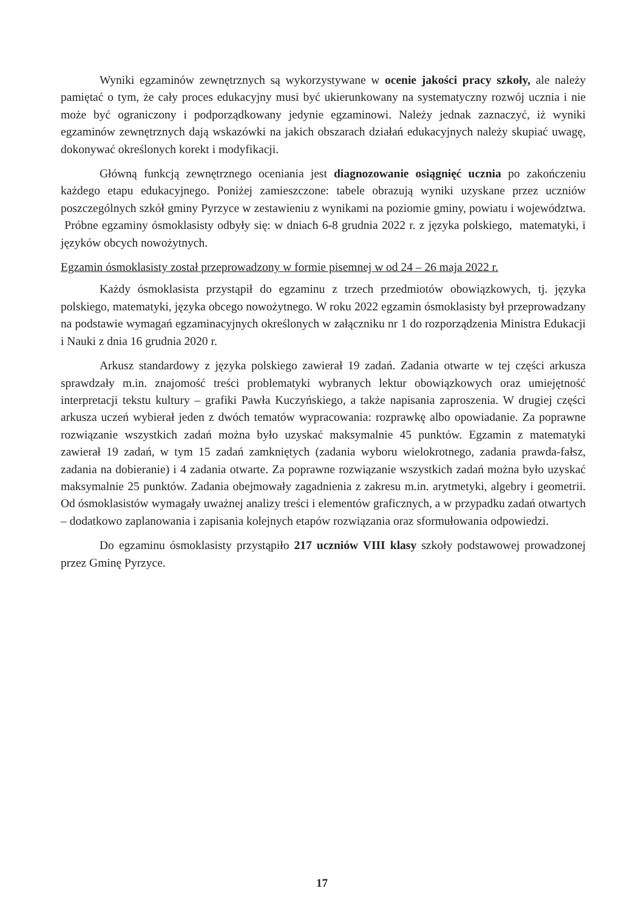Wyniki egzaminów zewnętrznych są wykorzystywane w ocenie jakości pracy szkoły, ale należy pamiętać o tym, że cały proces edukacyjny musi być ukierunkowany na systematyczny rozwój ucznia i nie może być ograniczony i podporządkowany jedynie egzaminowi. Należy jednak zaznaczyć, iż wyniki egzaminów zewnętrznych dają wskazówki na jakich obszarach działań edukacyjnych należy skupiać uwagę, dokonywać określonych korekt i modyfikacji.
Główną funkcją zewnętrznego oceniania jest diagnozowanie osiągnięć ucznia po zakończeniu każdego etapu edukacyjnego. Poniżej zamieszczone: tabele obrazują wyniki uzyskane przez uczniów poszczególnych szkół gminy Pyrzyce w zestawieniu z wynikami na poziomie gminy, powiatu i województwa. Próbne egzaminy ósmoklasisty odbyły się: w dniach 6-8 grudnia 2022 r. z języka polskiego, matematyki, i języków obcych nowożytnych.
Egzamin ósmoklasisty został przeprowadzony w formie pisemnej w od 24 – 26 maja 2022 r.
Każdy ósmoklasista przystąpił do egzaminu z trzech przedmiotów obowiązkowych, tj. języka polskiego, matematyki, języka obcego nowożytnego. W roku 2022 egzamin ósmoklasisty był przeprowadzany na podstawie wymagań egzaminacyjnych określonych w załączniku nr 1 do rozporządzenia Ministra Edukacji i Nauki z dnia 16 grudnia 2020 r.
Arkusz standardowy z języka polskiego zawierał 19 zadań. Zadania otwarte w tej części arkusza sprawdzały m.in. znajomość treści problematyki wybranych lektur obowiązkowych oraz umiejętność interpretacji tekstu kultury – grafiki Pawła Kuczyńskiego, a także napisania zaproszenia. W drugiej części arkusza uczeń wybierał jeden z dwóch tematów wypracowania: rozprawkę albo opowiadanie. Za poprawne rozwiązanie wszystkich zadań można było uzyskać maksymalnie 45 punktów. Egzamin z matematyki zawierał 19 zadań, w tym 15 zadań zamkniętych (zadania wyboru wielokrotnego, zadania prawda-fałsz, zadania na dobieranie) i 4 zadania otwarte. Za poprawne rozwiązanie wszystkich zadań można było uzyskać maksymalnie 25 punktów. Zadania obejmowały zagadnienia z zakresu m.in. arytmetyki, algebry i geometrii. Od ósmoklasistów wymagały uważnej analizy treści i elementów graficznych, a w przypadku zadań otwartych – dodatkowo zaplanowania i zapisania kolejnych etapów rozwiązania oraz sformułowania odpowiedzi.
Do egzaminu ósmoklasisty przystąpiło 217 uczniów VIII klasy szkoły podstawowej prowadzonej przez Gminę Pyrzyce.
17